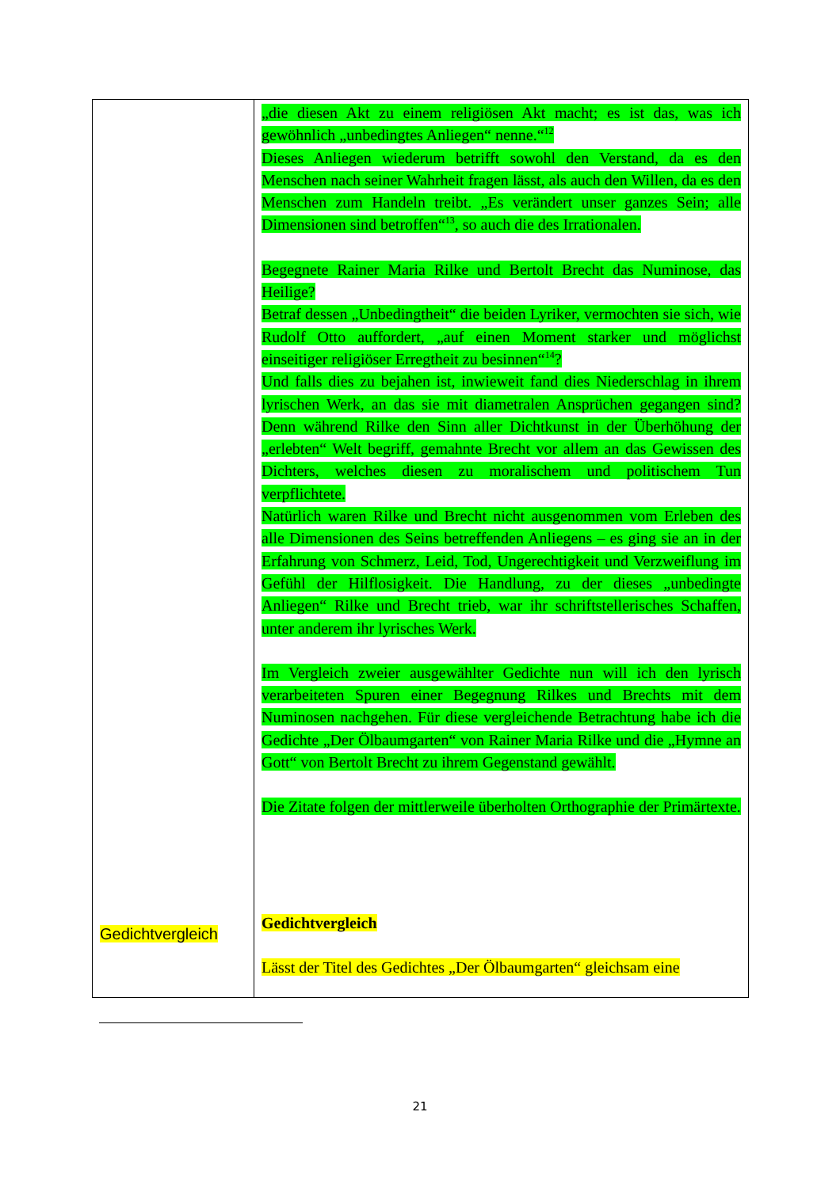| Gedichtvergleich | „die diesen Akt zu einem religiösen Akt macht; es ist das, was ich gewöhnlich „unbedingtes Anliegen“ nenne.“<sup>12</sup> Dieses Anliegen wiederum betrifft sowohl den Verstand, da es den Menschen nach seiner Wahrheit fragen lässt, als auch den Willen, da es den Menschen zum Handeln treibt. „Es verändert unser ganzes Sein; alle Dimensionen sind betroffen“<sup>13</sup>, so auch die des Irrationalen. Begegnete Rainer Maria Rilke und Bertolt Brecht das Numinose, das Heilige? Betraf dessen „Unbedingtheit“ die beiden Lyriker, vermochten sie sich, wie Rudolf Otto auffordert, „auf einen Moment starker und möglichst einseitiger religiöser Erregtheit zu besinnen“<sup>14</sup>? Und falls dies zu bejahen ist, inwieweit fand dies Niederschlag in ihrem lyrischen Werk, an das sie mit diametralen Ansprüchen gegangen sind? Denn während Rilke den Sinn aller Dichtkunst in der Überhöhung der „erlebten“ Welt begriff, gemahnte Brecht vor allem an das Gewissen des Dichters, welches diesen zu moralischem und politischem Tun verpflichtete. Natürlich waren Rilke und Brecht nicht ausgenommen vom Erleben des alle Dimensionen des Seins betreffenden Anliegens – es ging sie an in der Erfahrung von Schmerz, Leid, Tod, Ungerechtigkeit und Verzweiflung im Gefühl der Hilflosigkeit. Die Handlung, zu der dieses „unbedingte Anliegen“ Rilke und Brecht trieb, war ihr schriftstellerisches Schaffen, unter anderem ihr lyrisches Werk. Im Vergleich zweier ausgewählter Gedichte nun will ich den lyrisch verarbeiteten Spuren einer Begegnung Rilkes und Brechts mit dem Numinosen nachgehen. Für diese vergleichende Betrachtung habe ich die Gedichte „Der Ölbaumgarten“ von Rainer Maria Rilke und die „Hymne an Gott“ von Bertolt Brecht zu ihrem Gegenstand gewählt. Die Zitate folgen der mittlerweile überholten Orthographie der Primärtexte. Gedichtvergleich Lässt der Titel des Gedichtes „Der Ölbaumgarten“ gleichsam eine |
21